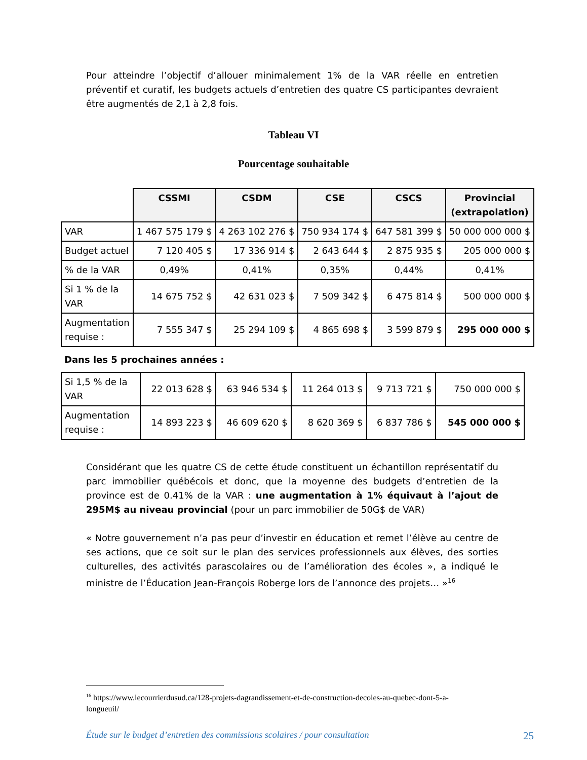Pour atteindre l’objectif d’allouer minimalement 1% de la VAR réelle en entretien préventif et curatif, les budgets actuels d’entretien des quatre CS participantes devraient être augmentés de 2,1 à 2,8 fois.
Tableau VI
Pourcentage souhaitable
| | CSSMI | CSDM | CSE | CSCS | Provincial (extrapolation) |
| VAR | 1 467 575 179 $ | 4 263 102 276 $ | 750 934 174 $ | 647 581 399 $ | 50 000 000 000 $ |
| Budget actuel | 7 120 405 $ | 17 336 914 $ | 2 643 644 $ | 2 875 935 $ | 205 000 000 $ |
| % de la VAR | 0,49% | 0,41% | 0,35% | 0,44% | 0,41% |
| Si 1 % de la VAR | 14 675 752 $ | 42 631 023 $ | 7 509 342 $ | 6 475 814 $ | 500 000 000 $ |
| Augmentation requise : | 7 555 347 $ | 25 294 109 $ | 4 865 698 $ | 3 599 879 $ | 295 000 000 $ |
Dans les 5 prochaines années :
| Si 1,5 % de la VAR | 22 013 628 $ | 63 946 534 $ | 11 264 013 $ | 9 713 721 $ | 750 000 000 $ |
| Augmentation requise : | 14 893 223 $ | 46 609 620 $ | 8 620 369 $ | 6 837 786 $ | 545 000 000 $ |
Considérant que les quatre CS de cette étude constituent un échantillon représentatif du parc immobilier québécois et donc, que la moyenne des budgets d’entretien de la province est de 0.41% de la VAR : une augmentation à 1% équivaut à l’ajout de 295M$ au niveau provincial (pour un parc immobilier de 50G$ de VAR)
« Notre gouvernement n’a pas peur d’investir en éducation et remet l’élève au centre de ses actions, que ce soit sur le plan des services professionnels aux élèves, des sorties culturelles, des activités parascolaires ou de l’amélioration des écoles », a indiqué le ministre de l’Éducation Jean-François Roberge lors de l’annonce des projets… »<sup>16</sup>
<sup>16</sup> https://www.lecourrierdusud.ca/128-projets-dagrandissement-et-de-construction-decoles-au-quebec-dont-5-a-longueuil/
Étude sur le budget d’entretien des commissions scolaires / pour consultation 25